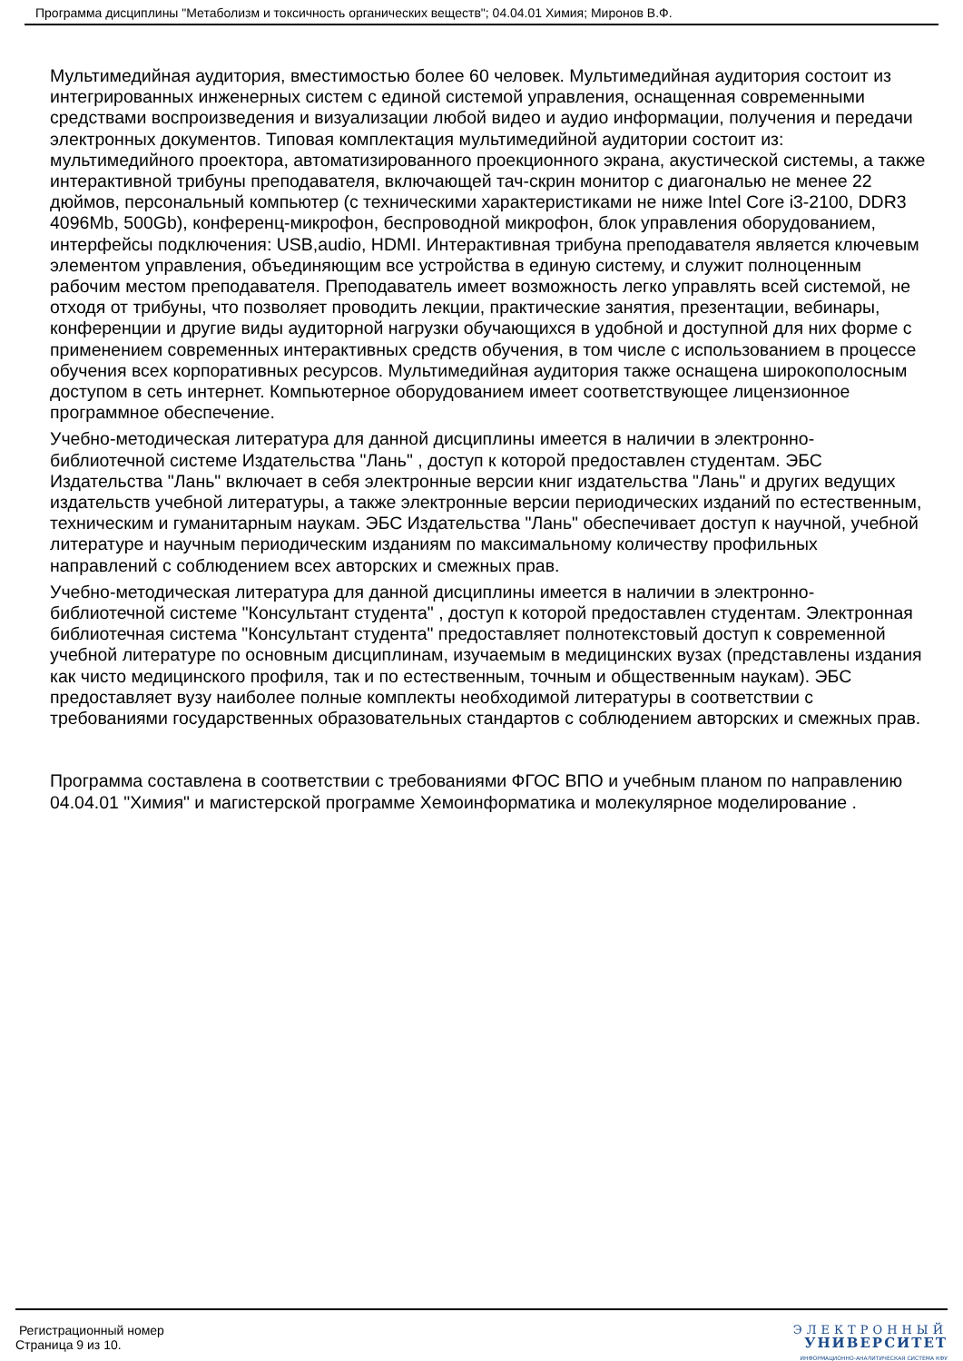Программа дисциплины "Метаболизм и токсичность органических веществ"; 04.04.01 Химия; Миронов В.Ф.
Мультимедийная аудитория, вместимостью более 60 человек. Мультимедийная аудитория состоит из интегрированных инженерных систем с единой системой управления, оснащенная современными средствами воспроизведения и визуализации любой видео и аудио информации, получения и передачи электронных документов. Типовая комплектация мультимедийной аудитории состоит из: мультимедийного проектора, автоматизированного проекционного экрана, акустической системы, а также интерактивной трибуны преподавателя, включающей тач-скрин монитор с диагональю не менее 22 дюймов, персональный компьютер (с техническими характеристиками не ниже Intel Core i3-2100, DDR3 4096Mb, 500Gb), конференц-микрофон, беспроводной микрофон, блок управления оборудованием, интерфейсы подключения: USB,audio, HDMI. Интерактивная трибуна преподавателя является ключевым элементом управления, объединяющим все устройства в единую систему, и служит полноценным рабочим местом преподавателя. Преподаватель имеет возможность легко управлять всей системой, не отходя от трибуны, что позволяет проводить лекции, практические занятия, презентации, вебинары, конференции и другие виды аудиторной нагрузки обучающихся в удобной и доступной для них форме с применением современных интерактивных средств обучения, в том числе с использованием в процессе обучения всех корпоративных ресурсов. Мультимедийная аудитория также оснащена широкополосным доступом в сеть интернет. Компьютерное оборудованием имеет соответствующее лицензионное программное обеспечение.
Учебно-методическая литература для данной дисциплины имеется в наличии в электронно-библиотечной системе Издательства "Лань" , доступ к которой предоставлен студентам. ЭБС Издательства "Лань" включает в себя электронные версии книг издательства "Лань" и других ведущих издательств учебной литературы, а также электронные версии периодических изданий по естественным, техническим и гуманитарным наукам. ЭБС Издательства "Лань" обеспечивает доступ к научной, учебной литературе и научным периодическим изданиям по максимальному количеству профильных направлений с соблюдением всех авторских и смежных прав.
Учебно-методическая литература для данной дисциплины имеется в наличии в электронно-библиотечной системе "Консультант студента" , доступ к которой предоставлен студентам. Электронная библиотечная система "Консультант студента" предоставляет полнотекстовый доступ к современной учебной литературе по основным дисциплинам, изучаемым в медицинских вузах (представлены издания как чисто медицинского профиля, так и по естественным, точным и общественным наукам). ЭБС предоставляет вузу наиболее полные комплекты необходимой литературы в соответствии с требованиями государственных образовательных стандартов с соблюдением авторских и смежных прав.
Программа составлена в соответствии с требованиями ФГОС ВПО и учебным планом по направлению 04.04.01 "Химия" и магистерской программе Хемоинформатика и молекулярное моделирование .
Регистрационный номер
Страница 9 из 10.
ЭЛЕКТРОННЫЙ
УНИВЕРСИТЕТ
ИНФОРМАЦИОННО-АНАЛИТИЧЕСКАЯ СИСТЕМА КФУ